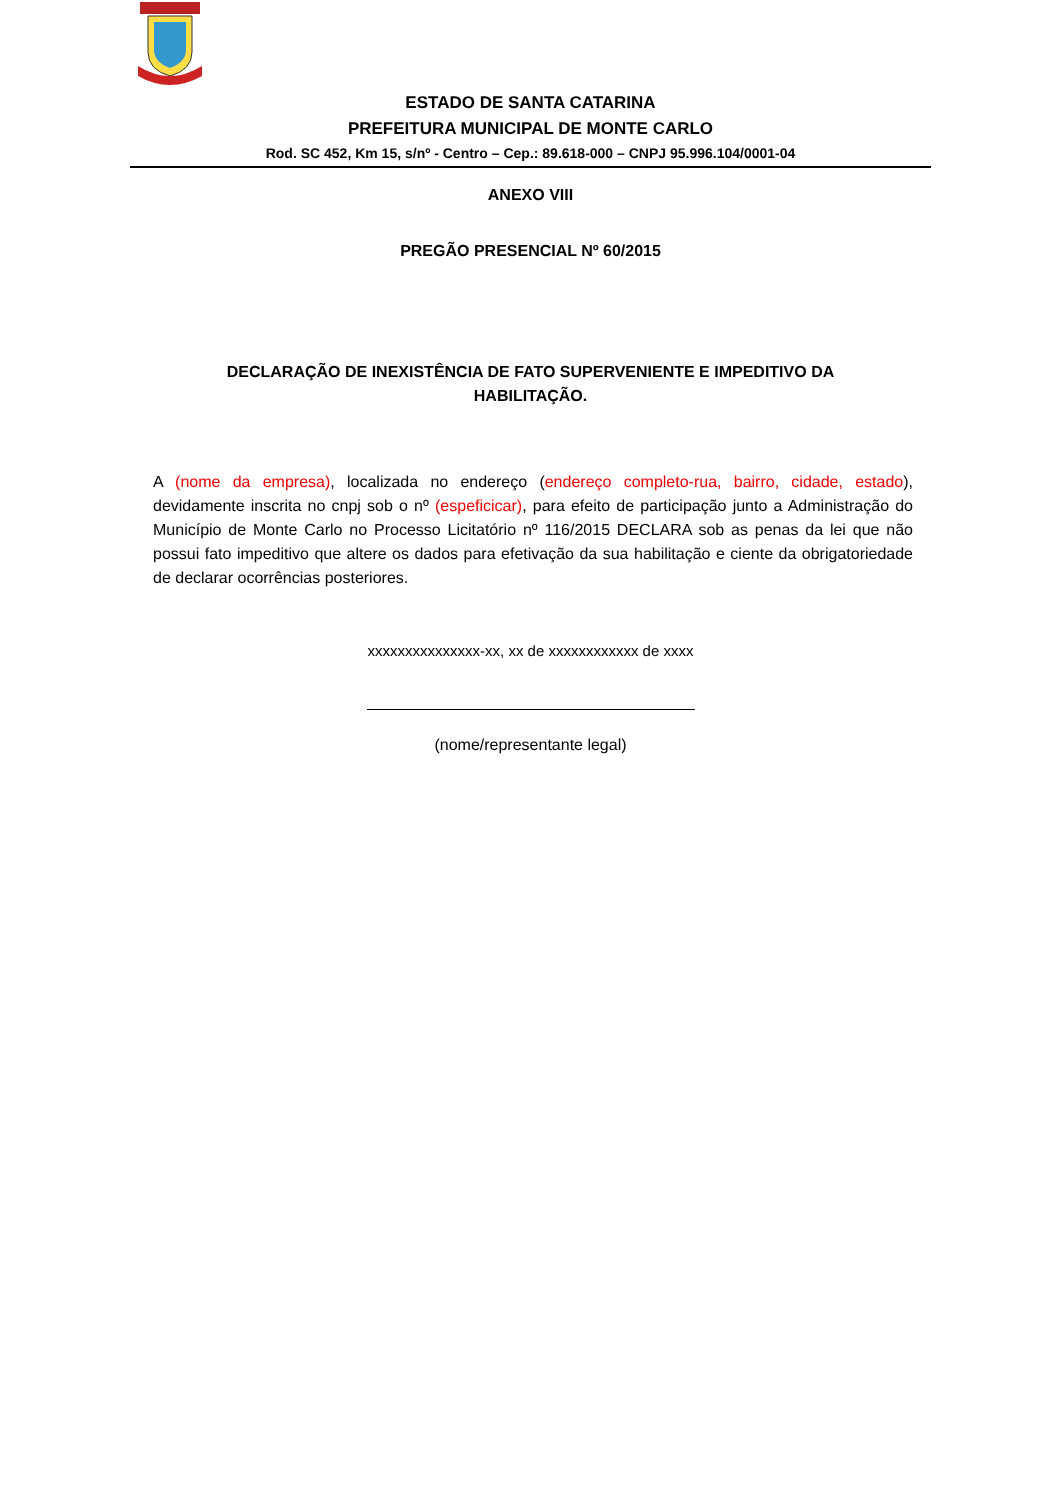ESTADO DE SANTA CATARINA
PREFEITURA MUNICIPAL DE MONTE CARLO
Rod. SC 452, Km 15, s/nº - Centro – Cep.: 89.618-000 – CNPJ 95.996.104/0001-04
ANEXO VIII
PREGÃO PRESENCIAL Nº 60/2015
DECLARAÇÃO DE INEXISTÊNCIA DE FATO SUPERVENIENTE E IMPEDITIVO DA HABILITAÇÃO.
A (nome da empresa), localizada no endereço (endereço completo-rua, bairro, cidade, estado), devidamente inscrita no cnpj sob o nº (espeficicar), para efeito de participação junto a Administração do Município de Monte Carlo no Processo Licitatório nº 116/2015 DECLARA sob as penas da lei que não possui fato impeditivo que altere os dados para efetivação da sua habilitação e ciente da obrigatoriedade de declarar ocorrências posteriores.
xxxxxxxxxxxxxxx-xx, xx de xxxxxxxxxxxx de xxxx
(nome/representante legal)